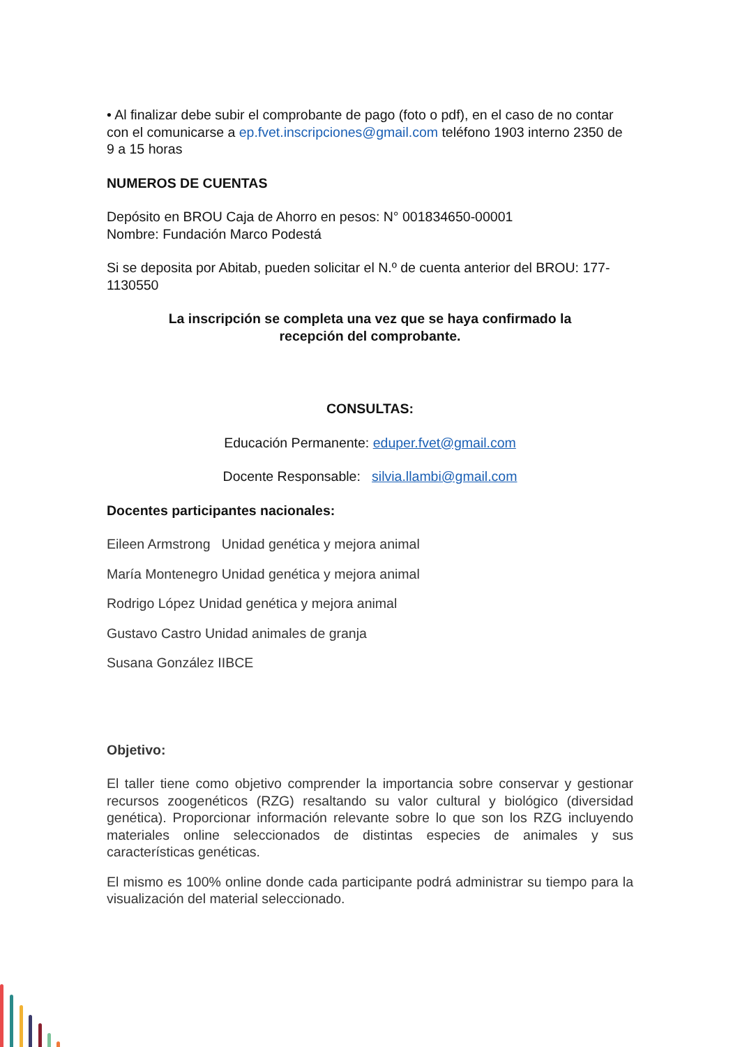• Al finalizar debe subir el comprobante de pago (foto o pdf), en el caso de no contar con el comunicarse a ep.fvet.inscripciones@gmail.com teléfono 1903 interno 2350 de 9 a 15 horas
NUMEROS DE CUENTAS
Depósito en BROU Caja de Ahorro en pesos: N° 001834650-00001
Nombre: Fundación Marco Podestá
Si se deposita por Abitab, pueden solicitar el N.º de cuenta anterior del BROU: 177-1130550
La inscripción se completa una vez que se haya confirmado la
recepción del comprobante.
CONSULTAS:
Educación Permanente: eduper.fvet@gmail.com
Docente Responsable: silvia.llambi@gmail.com
Docentes participantes nacionales:
Eileen Armstrong Unidad genética y mejora animal
María Montenegro Unidad genética y mejora animal
Rodrigo López Unidad genética y mejora animal
Gustavo Castro Unidad animales de granja
Susana González IIBCE
Objetivo:
El taller tiene como objetivo comprender la importancia sobre conservar y gestionar recursos zoogenéticos (RZG) resaltando su valor cultural y biológico (diversidad genética). Proporcionar información relevante sobre lo que son los RZG incluyendo materiales online seleccionados de distintas especies de animales y sus características genéticas.
El mismo es 100% online donde cada participante podrá administrar su tiempo para la visualización del material seleccionado.